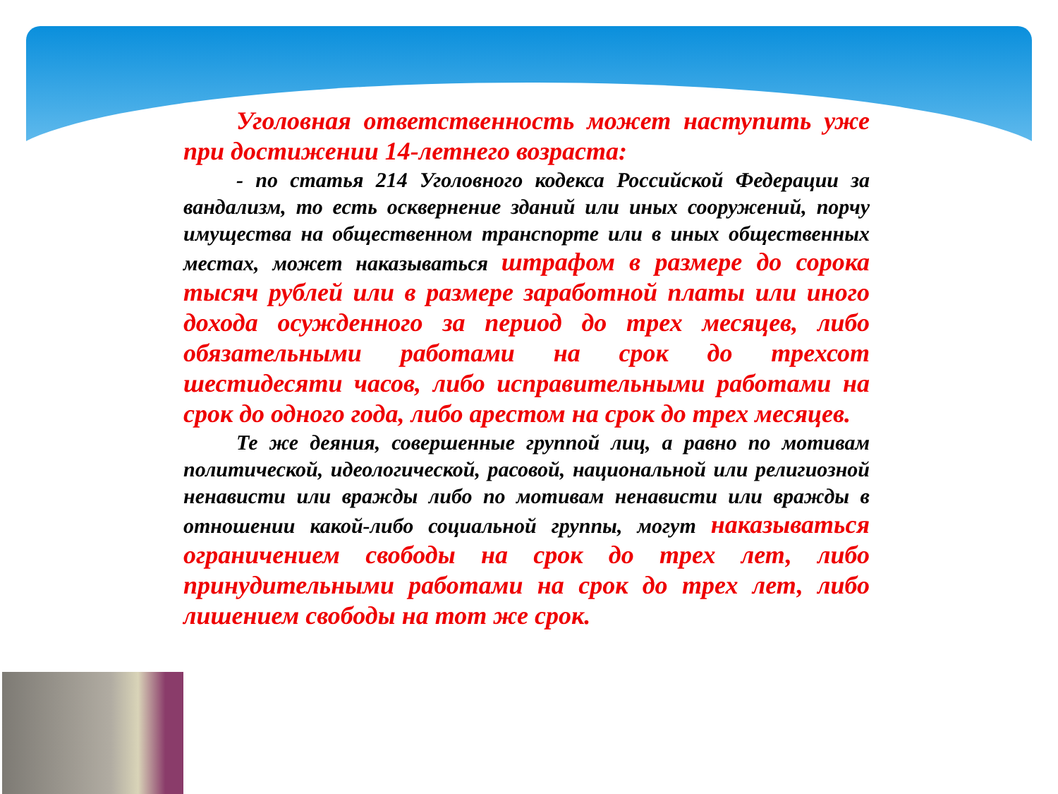Уголовная ответственность может наступить уже при достижении 14-летнего возраста:
- по статья 214 Уголовного кодекса Российской Федерации за вандализм, то есть осквернение зданий или иных сооружений, порчу имущества на общественном транспорте или в иных общественных местах, может наказываться штрафом в размере до сорока тысяч рублей или в размере заработной платы или иного дохода осужденного за период до трех месяцев, либо обязательными работами на срок до трехсот шестидесяти часов, либо исправительными работами на срок до одного года, либо арестом на срок до трех месяцев.
Те же деяния, совершенные группой лиц, а равно по мотивам политической, идеологической, расовой, национальной или религиозной ненависти или вражды либо по мотивам ненависти или вражды в отношении какой-либо социальной группы, могут наказываться ограничением свободы на срок до трех лет, либо принудительными работами на срок до трех лет, либо лишением свободы на тот же срок.